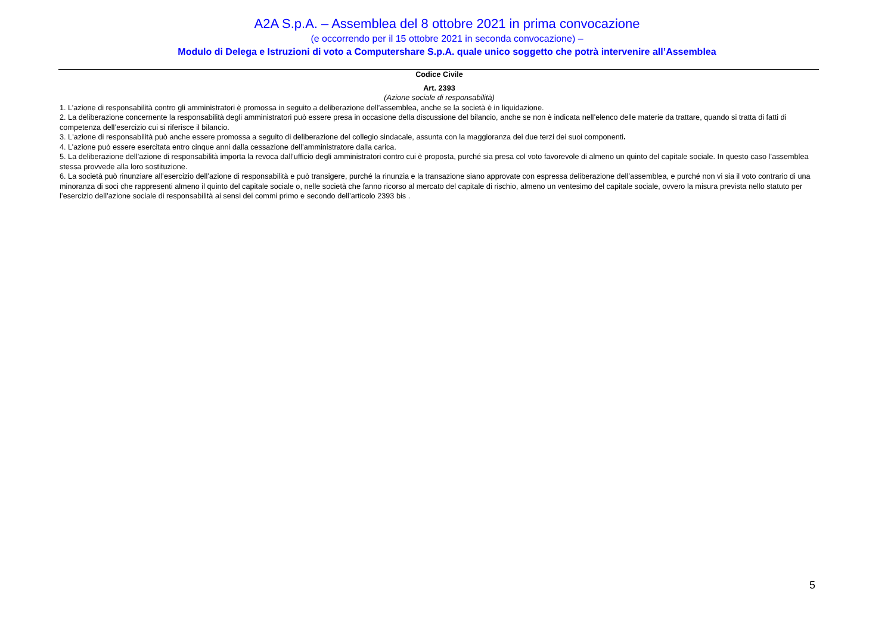A2A S.p.A. – Assemblea del 8 ottobre 2021 in prima convocazione
(e occorrendo per il 15 ottobre 2021 in seconda convocazione) –
Modulo di Delega e Istruzioni di voto a Computershare S.p.A. quale unico soggetto che potrà intervenire all’Assemblea
Codice Civile
Art. 2393
(Azione sociale di responsabilità)
1. L’azione di responsabilità contro gli amministratori è promossa in seguito a deliberazione dell’assemblea, anche se la società è in liquidazione.
2. La deliberazione concernente la responsabilità degli amministratori può essere presa in occasione della discussione del bilancio, anche se non è indicata nell’elenco delle materie da trattare, quando si tratta di fatti di competenza dell’esercizio cui si riferisce il bilancio.
3. L'azione di responsabilità può anche essere promossa a seguito di deliberazione del collegio sindacale, assunta con la maggioranza dei due terzi dei suoi componenti.
4. L’azione può essere esercitata entro cinque anni dalla cessazione dell’amministratore dalla carica.
5. La deliberazione dell’azione di responsabilità importa la revoca dall’ufficio degli amministratori contro cui è proposta, purché sia presa col voto favorevole di almeno un quinto del capitale sociale. In questo caso l’assemblea stessa provvede alla loro sostituzione.
6. La società può rinunziare all’esercizio dell’azione di responsabilità e può transigere, purché la rinunzia e la transazione siano approvate con espressa deliberazione dell’assemblea, e purché non vi sia il voto contrario di una minoranza di soci che rappresenti almeno il quinto del capitale sociale o, nelle società che fanno ricorso al mercato del capitale di rischio, almeno un ventesimo del capitale sociale, ovvero la misura prevista nello statuto per l’esercizio dell’azione sociale di responsabilità ai sensi dei commi primo e secondo dell’articolo 2393 bis .
5